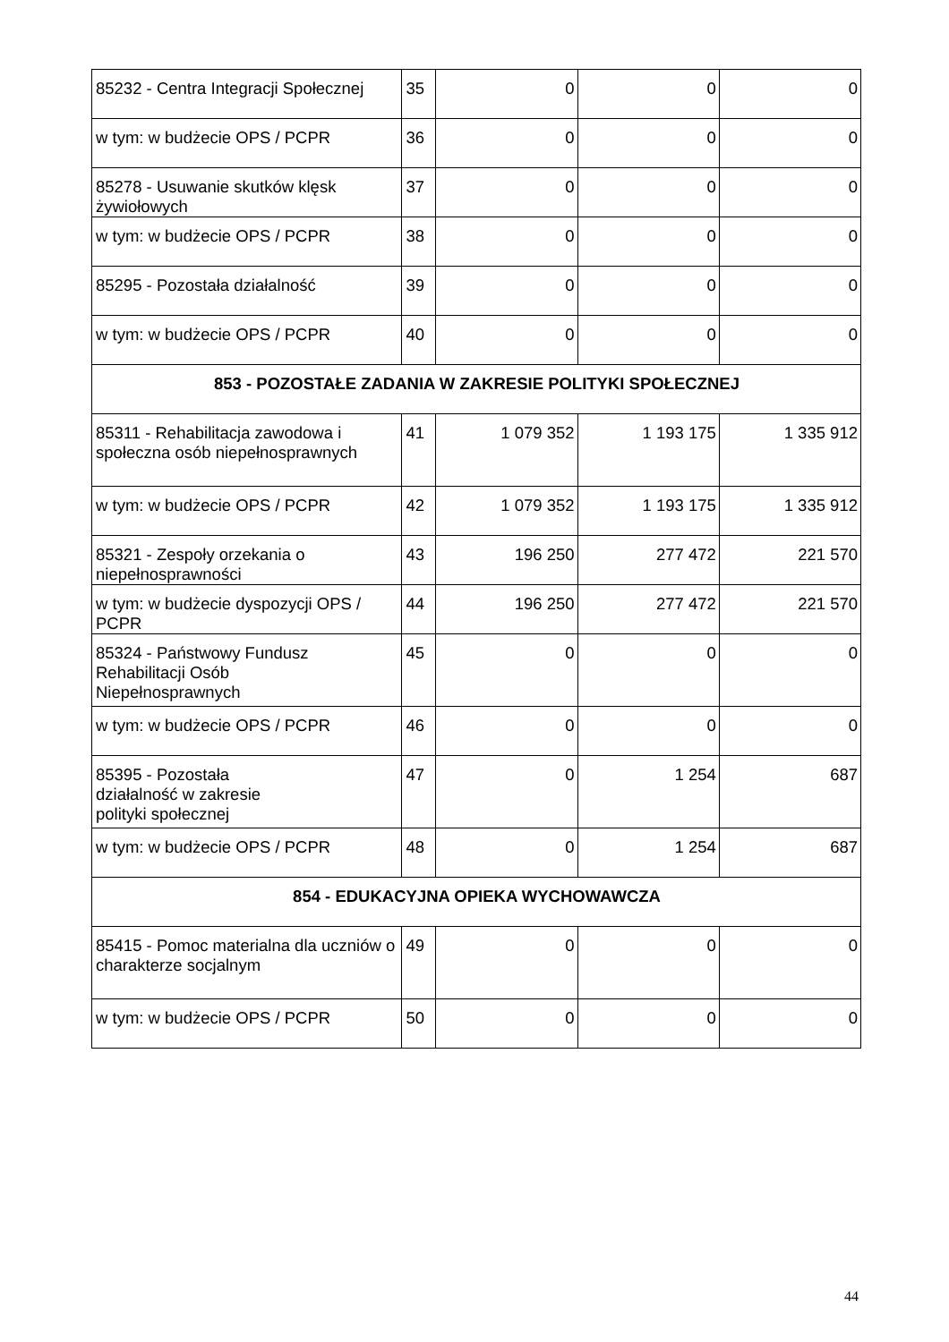| 85232 - Centra Integracji Społecznej | 35 | 0 | 0 | 0 |
| w tym: w budżecie OPS / PCPR | 36 | 0 | 0 | 0 |
| 85278 - Usuwanie skutków klęsk żywiołowych | 37 | 0 | 0 | 0 |
| w tym: w budżecie OPS / PCPR | 38 | 0 | 0 | 0 |
| 85295 - Pozostała działalność | 39 | 0 | 0 | 0 |
| w tym: w budżecie OPS / PCPR | 40 | 0 | 0 | 0 |
| 853 - POZOSTAŁE ZADANIA W ZAKRESIE POLITYKI SPOŁECZNEJ | | | | |
| 85311 - Rehabilitacja zawodowa i społeczna osób niepełnosprawnych | 41 | 1 079 352 | 1 193 175 | 1 335 912 |
| w tym: w budżecie OPS / PCPR | 42 | 1 079 352 | 1 193 175 | 1 335 912 |
| 85321 - Zespoły orzekania o niepełnosprawności | 43 | 196 250 | 277 472 | 221 570 |
| w tym: w budżecie dyspozycji OPS / PCPR | 44 | 196 250 | 277 472 | 221 570 |
| 85324 - Państwowy Fundusz Rehabilitacji Osób Niepełnosprawnych | 45 | 0 | 0 | 0 |
| w tym: w budżecie OPS / PCPR | 46 | 0 | 0 | 0 |
| 85395 - Pozostała działalność w zakresie polityki społecznej | 47 | 0 | 1 254 | 687 |
| w tym: w budżecie OPS / PCPR | 48 | 0 | 1 254 | 687 |
| 854 - EDUKACYJNA OPIEKA WYCHOWAWCZA | | | | |
| 85415 - Pomoc materialna dla uczniów o charakterze socjalnym | 49 | 0 | 0 | 0 |
| w tym: w budżecie OPS / PCPR | 50 | 0 | 0 | 0 |
44